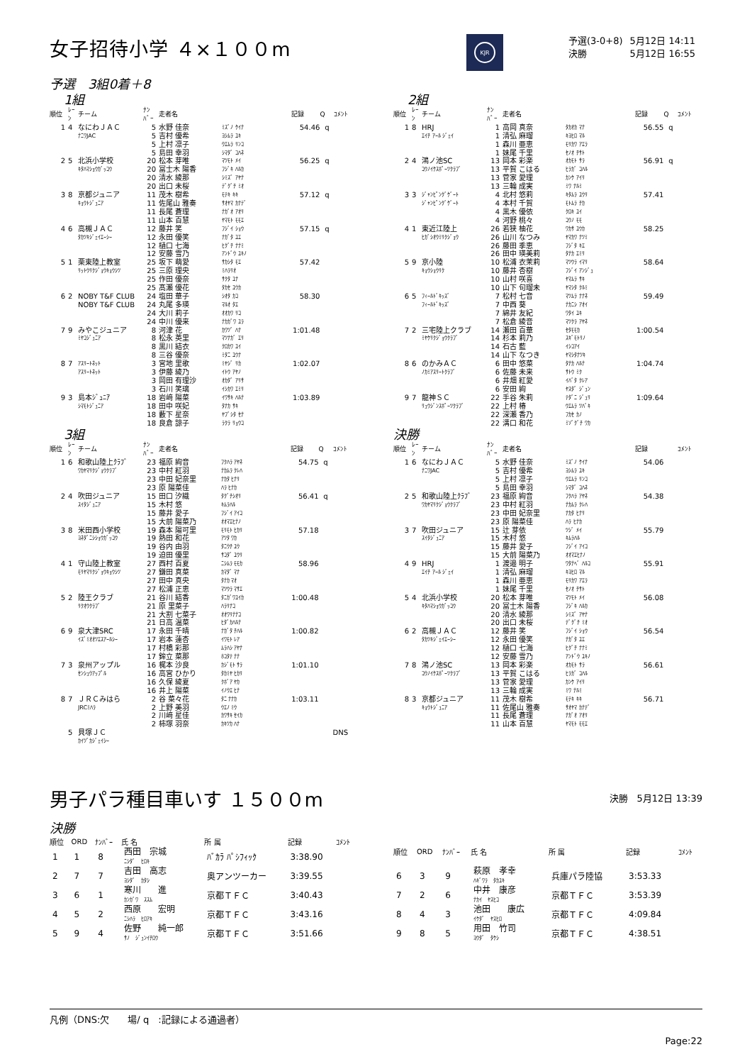女子招待小学 ４×１００m
KJR
| 予選(3-0+8) | 5月12日 14:11 |
| 決勝 | 5月12日 16:55 |
予選　3組0着＋8
1組
| 順位 | ﾚｰﾝ | チーム | ﾅﾝﾊﾞｰ | 走者名 | | 記録 | Q | ｺﾒﾝﾄ |
| --- | --- | --- | --- | --- | --- | --- | --- | --- |
| 1 | 4 | なにわＪＡＣ | 5 | 水野 佳奈 | ﾐｽﾞﾉ ｹｲﾅ | 54.46 | q | |
| | | ﾅﾆﾜJAC | 5 | 吉村 優希 | ﾖｼﾑﾗ ﾕｷ | | | |
| | | | 5 | 上村 凛子 | ｳｴﾑﾗ ﾘﾝｺ | | | |
| | | | 5 | 島田 幸羽 | ｼﾏﾀﾞ ｺﾊﾈ | | | |
| 2 | 5 | 北浜小学校 | 20 | 松本 芽唯 | ﾏﾂﾓﾄ ﾒｲ | 56.25 | q | |
| | | ｷﾀﾊﾏｼｮｳｶﾞｯｺｳ | 20 | 冨士木 陽香 | ﾌｼﾞｷ ﾊﾙｶ | | | |
| | | | 20 | 清水 綾那 | ｼﾐｽﾞ ｱﾔﾅ | | | |
| | | | 20 | 出口 未桜 | ﾃﾞｸﾞﾁ ﾐｵ | | | |
| 3 | 8 | 京都ジュニア | 11 | 茂木 樹希 | ﾓﾃｷ ｷｷ | 57.12 | q | |
| | | ｷｮｳﾄｼﾞｭﾆｱ | 11 | 佐尾山 雅奏 | ｻｵﾔﾏ ｶﾅﾃﾞ | | | |
| | | | 11 | 長尾 蒼理 | ﾅｶﾞｵ ｱｵﾘ | | | |
| | | | 11 | 山本 百慧 | ﾔﾏﾓﾄ ﾓﾓｴ | | | |
| 4 | 6 | 高槻ＪＡＣ | 12 | 藤井 笑 | ﾌｼﾞｲ ｼｮｳ | 57.15 | q | |
| | | ﾀｶﾂｷｼﾞｪｲｴｰｼｰ | 12 | 永田 優笑 | ﾅｶﾞﾀ ﾕｴ | | | |
| | | | 12 | 樋口 七海 | ﾋｸﾞﾁ ﾅﾅﾐ | | | |
| | | | 12 | 安藤 雪乃 | ｱﾝﾄﾞｳ ﾕｷﾉ | | | |
| 5 | 1 | 栗東陸上教室 | 25 | 坂下 萌愛 | ｻｶｼﾀ ﾓｴ | 57.42 | | |
| | | ﾘｯﾄｳﾘｸｼﾞｮｳｷｮｳｼﾂ | 25 | 三原 理央 | ﾐﾊﾗﾘｵ | | | |
| | | | 25 | 作田 優奈 | ｻｸﾀ ﾕﾅ | | | |
| | | | 25 | 髙瀬 優花 | ﾀｶｾ ﾕｳｶ | | | |
| 6 | 2 | NOBY T&F CLUB | 24 | 塩田 華子 | ｼｵﾀ ｶｺ | 58.30 | | |
| | | NOBY T&F CLUB | 24 | 丸尾 多瑛 | ﾏﾙｵ ﾀｴ | | | |
| | | | 24 | 大川 莉子 | ｵｵｶﾜ ﾘｺ | | | |
| | | | 24 | 中川 優来 | ﾅｶｶﾞﾜ ﾕﾗ | | | |
| 7 | 9 | みやこジュニア | 8 | 河津 花 | ｶﾜﾂﾞ ﾊﾅ | 1:01.48 | | |
| | | ﾐﾔｺｼﾞｭﾆｱ | 8 | 松永 英里 | ﾏﾂﾅｶﾞ ｴﾘ | | | |
| | | | 8 | 黒川 結衣 | ｸﾛｶﾜ ﾕｲ | | | |
| | | | 8 | 三谷 優奈 | ﾐﾀﾆ ﾕｳﾅ | | | |
| 8 | 7 | ｱｽﾘｰﾄﾈｯﾄ | 3 | 宮地 里歌 | ﾐﾔｼﾞ ﾘｶ | 1:02.07 | | |
| | | ｱｽﾘｰﾄﾈｯﾄ | 3 | 伊藤 綾乃 | ｲﾄｳ ｱﾔﾉ | | | |
| | | | 3 | 岡田 有理沙 | ｵｶﾀﾞ ｱﾘｻ | | | |
| | | | 3 | 石川 笑璃 | ｲｼｶﾜ ｴﾐﾘ | | | |
| 9 | 3 | 島本ｼﾞｭﾆｱ | 18 | 岩﨑 陽菜 | ｲﾜｻｷ ﾊﾙﾅ | 1:03.89 | | |
| | | ｼﾏﾓﾄｼﾞｭﾆｱ | 18 | 田中 咲妃 | ﾀﾅｶ ｻｷ | | | |
| | | | 18 | 藪下 星奈 | ﾔﾌﾞｼﾀ ｾﾅ | | | |
| | | | 18 | 良倉 諒子 | ﾗｸﾗ ﾘｮｳｺ | | | |
3組
| 順位 | ﾚｰﾝ | チーム | ﾅﾝﾊﾞｰ | 走者名 | | 記録 | Q | ｺﾒﾝﾄ |
| --- | --- | --- | --- | --- | --- | --- | --- | --- |
| 1 | 6 | 和歌山陸上ｸﾗﾌﾞ | 23 | 福原 絢音 | ﾌｸﾊﾗ ｱﾔﾈ | 54.75 | q | |
| | | ﾜｶﾔﾏﾘｸｼﾞｮｳｸﾗﾌﾞ | 23 | 中村 紅羽 | ﾅｶﾑﾗ ｸﾚﾊ | | | |
| | | | 23 | 中田 妃奈里 | ﾅｶﾀ ﾋﾅﾘ | | | |
| | | | 23 | 原 陽菜佳 | ﾊﾗ ﾋﾅｶ | | | |
| 2 | 4 | 吹田ジュニア | 15 | 田口 汐織 | ﾀｸﾞﾁｼｵﾘ | 56.41 | q | |
| | | ｽｲﾀｼﾞｭﾆｱ | 15 | 木村 悠 | ｷﾑﾗﾊﾙ | | | |
| | | | 15 | 藤井 愛子 | ﾌｼﾞｲ ｱｲｺ | | | |
| | | | 15 | 大前 陽菜乃 | ｵｵﾏｴﾋﾅﾉ | | | |
| 3 | 8 | 米田西小学校 | 19 | 森本 陽可里 | ﾓﾘﾓﾄ ﾋｶﾘ | 57.18 | | |
| | | ﾖﾈﾀﾞﾆｼｼｮｳｶﾞｯｺｳ | 19 | 熱田 和花 | ｱﾂﾀ ﾜｶ | | | |
| | | | 19 | 谷内 由羽 | ﾀﾆｳﾁ ﾕｳ | | | |
| | | | 19 | 迫田 優里 | ｻｺﾀﾞ ﾕｳﾘ | | | |
| 4 | 1 | 守山陸上教室 | 27 | 西村 百夏 | ﾆｼﾑﾗ ﾓﾓｶ | 58.96 | | |
| | | ﾓﾘﾔﾏﾘｸｼﾞｮｳｷｮｳｼﾂ | 27 | 鎌田 真菜 | ｶﾏﾀﾞ ﾏﾅ | | | |
| | | | 27 | 田中 真央 | ﾀﾅｶ ﾏｵ | | | |
| | | | 27 | 松浦 正恵 | ﾏﾂｳﾗ ﾏｻｴ | | | |
| 5 | 2 | 陸王クラブ | 21 | 谷川 結香 | ﾀﾆｶﾞﾜﾕｲｶ | 1:00.48 | | |
| | | ﾘｸｵｳｸﾗﾌﾞ | 21 | 原 里菜子 | ﾊﾗﾘﾅｺ | | | |
| | | | 21 | 大割 七菜子 | ｵｵﾜﾘﾅﾅｺ | | | |
| | | | 21 | 日高 温菜 | ﾋﾀﾞｶﾊﾙﾅ | | | |
| 6 | 9 | 泉大津SRC | 17 | 永田 千晴 | ﾅｶﾞﾀ ﾁﾊﾙ | 1:00.82 | | |
| | | ｲｽﾞﾐｵｵﾂｴｽｱｰﾙｼｰ | 17 | 岩本 蓮杏 | ｲﾜﾓﾄ ﾚｱ | | | |
| | | | 17 | 村橋 彩那 | ﾑﾗﾊｼ ｱﾔﾅ | | | |
| | | | 17 | 鉾立 菜那 | ﾎｺﾀﾃ ﾅﾅ | | | |
| 7 | 3 | 泉州アップル | 16 | 梶本 沙良 | ｶｼﾞﾓﾄ ｻﾗ | 1:01.10 | | |
| | | ｾﾝｼｭｳｱｯﾌﾟﾙ | 16 | 高宮 ひかり | ﾀｶﾐﾔ ﾋｶﾘ | | | |
| | | | 16 | 久保 綾夏 | ｸﾎﾞｱ ﾔｶ | | | |
| | | | 16 | 井上 陽菜 | ｲﾉｳｴ ﾋﾅ | | | |
| 8 | 7 | ＪＲＣみはら | 2 | 谷 菜々花 | ﾀﾆ ﾅﾅｶ | 1:03.11 | | |
| | | JRCﾐﾊﾗ | 2 | 上野 美羽 | ｳｴﾉ ﾐｳ | | | |
| | | | 2 | 川﨑 星佳 | ｶﾜｻｷ ｾｲｶ | | | |
| | | | 2 | 柿塚 羽奈 | ｶｷﾂｶ ﾊﾅ | | | |
| | 5 | 貝塚ＪＣ | | | | | | DNS |
| | | ｶｲﾂﾞｶｼﾞｪｲｼｰ | | | | | | |
2組
| 順位 | ﾚｰﾝ | チーム | ﾅﾝﾊﾞｰ | 走者名 | | 記録 | Q | ｺﾒﾝﾄ |
| --- | --- | --- | --- | --- | --- | --- | --- | --- |
| 1 | 8 | HRJ | 1 | 高岡 真奈 | ﾀｶｵｶ ﾏﾅ | 56.55 | q | |
| | | ｴｲﾁ ｱｰﾙ ｼﾞｪｲ | 1 | 清弘 麻瑠 | ｷﾖﾋﾛ ﾏﾙ | | | |
| | | | 1 | 森川 亜恵 | ﾓﾘｶﾜ ｱｴﾗ | | | |
| | | | 1 | 妹尾 千里 | ｾﾉｵ ﾁｻﾄ | | | |
| 2 | 4 | 鴻ノ池SC | 13 | 岡本 彩楽 | ｵｶﾓﾄ ｻﾗ | 56.91 | q | |
| | | ｺｳﾉｲｹｽﾎﾟｰﾂｸﾗﾌﾞ | 13 | 平賀 こはる | ﾋﾗｶﾞ ｺﾊﾙ | | | |
| | | | 13 | 菅家 愛理 | ｶﾝｹ ｱｲﾘ | | | |
| | | | 13 | 三輪 成実 | ﾐﾜ ﾅﾙﾐ | | | |
| 3 | 3 | ｼﾞｬﾝﾋﾟﾝｸﾞｹﾞｰﾄ | 4 | 北村 悠莉 | ｷﾀﾑﾗ ﾕｳﾘ | 57.41 | | |
| | | ｼﾞｬﾝﾋﾟﾝｸﾞｹﾞｰﾄ | 4 | 本村 千賀 | ﾓﾄﾑﾗ ﾁｶ | | | |
| | | | 4 | 黒木 優依 | ｸﾛｷ ﾕｲ | | | |
| | | | 4 | 河野 桃々 | ｺｳﾉ ﾓﾓ | | | |
| 4 | 1 | 東近江陸上 | 26 | 若狭 柚花 | ﾜｶｻ ﾕｳｶ | 58.25 | | |
| | | ﾋｶﾞｼｵｳﾐﾘｸｼﾞｮｳ | 26 | 山川 なつみ | ﾔﾏｶﾜ ﾅﾂﾐ | | | |
| | | | 26 | 藤田 季恵 | ﾌｼﾞﾀ ｷｴ | | | |
| | | | 26 | 田中 瑛美莉 | ﾀﾅｶ ｴﾐﾘ | | | |
| 5 | 9 | 京小陸 | 10 | 松浦 衣茉莉 | ﾏﾂｳﾗ ｲﾏﾘ | 58.64 | | |
| | | ｷｮｳｼｮｳﾘｸ | 10 | 藤井 杏樹 | ﾌｼﾞｲ ｱﾝｼﾞｭ | | | |
| | | | 10 | 山村 咲喜 | ﾔﾏﾑﾗ ｻｷ | | | |
| | | | 10 | 山下 句瑠未 | ﾔﾏｼﾀ ｸﾙﾐ | | | |
| 6 | 5 | ﾌｨｰﾙﾄﾞｷｯｽﾞ | 7 | 松村 七音 | ﾏﾂﾑﾗ ﾅﾅﾈ | 59.49 | | |
| | | ﾌｨｰﾙﾄﾞｷｯｽﾞ | 7 | 中西 葵 | ﾅｶﾆｼ ｱｵｲ | | | |
| | | | 7 | 綿井 友紀 | ﾜﾀｲ ﾕｷ | | | |
| | | | 7 | 松倉 綾音 | ﾏﾂｸﾗ ｱﾔﾈ | | | |
| 7 | 2 | 三宅陸上クラブ | 14 | 瀬田 百華 | ｾﾀﾓﾓｶ | 1:00.54 | | |
| | | ﾐﾔｹﾘｸｼﾞｮｳｸﾗﾌﾞ | 14 | 杉本 莉乃 | ｽｷﾞﾓﾄﾘﾉ | | | |
| | | | 14 | 石古 藍 | ｲｼｺｱｲ | | | |
| | | | 14 | 山下 なつき | ﾔﾏｼﾀﾅﾂｷ | | | |
| 8 | 6 | のかみＡＣ | 6 | 田中 悠菜 | ﾀﾅｶ ﾊﾙﾅ | 1:04.74 | | |
| | | ﾉｶﾐｱｽﾘｰﾄｸﾗﾌﾞ | 6 | 佐藤 未来 | ｻﾄｳ ﾐｸ | | | |
| | | | 6 | 井畑 紅愛 | ｲﾊﾞﾀ ｸﾚｱ | | | |
| | | | 6 | 安田 絢 | ﾔｽﾀﾞ ｼﾞｭﾝ | | | |
| 9 | 7 | 龍神ＳＣ | 22 | 手谷 朱莉 | ﾃﾀﾞﾆ ｼﾞｭﾘ | 1:09.64 | | |
| | | ﾘｭｳｼﾞﾝｽﾎﾟｰﾂｸﾗﾌﾞ | 22 | 上村 椿 | ｳｴﾑﾗ ﾂﾊﾞｷ | | | |
| | | | 22 | 深瀬 香乃 | ﾌｶｾ ｶﾉ | | | |
| | | | 22 | 溝口 和花 | ﾐｿﾞｸﾞﾁ ﾜｶ | | | |
決勝
| 順位 | ﾚｰﾝ | チーム | ﾅﾝﾊﾞｰ | 走者名 | | 記録 | | ｺﾒﾝﾄ |
| --- | --- | --- | --- | --- | --- | --- | --- | --- |
| 1 | 6 | なにわＪＡＣ | 5 | 水野 佳奈 | ﾐｽﾞﾉ ｹｲﾅ | 54.06 | | |
| | | ﾅﾆﾜJAC | 5 | 吉村 優希 | ﾖｼﾑﾗ ﾕｷ | | | |
| | | | 5 | 上村 凛子 | ｳｴﾑﾗ ﾘﾝｺ | | | |
| | | | 5 | 島田 幸羽 | ｼﾏﾀﾞ ｺﾊﾈ | | | |
| 2 | 5 | 和歌山陸上ｸﾗﾌﾞ | 23 | 福原 絢音 | ﾌｸﾊﾗ ｱﾔﾈ | 54.38 | | |
| | | ﾜｶﾔﾏﾘｸｼﾞｮｳｸﾗﾌﾞ | 23 | 中村 紅羽 | ﾅｶﾑﾗ ｸﾚﾊ | | | |
| | | | 23 | 中田 妃奈里 | ﾅｶﾀ ﾋﾅﾘ | | | |
| | | | 23 | 原 陽菜佳 | ﾊﾗ ﾋﾅｶ | | | |
| 3 | 7 | 吹田ジュニア | 15 | 辻 芽依 | ﾂｼﾞ ﾒｲ | 55.79 | | |
| | | ｽｲﾀｼﾞｭﾆｱ | 15 | 木村 悠 | ｷﾑﾗﾊﾙ | | | |
| | | | 15 | 藤井 愛子 | ﾌｼﾞｲ ｱｲｺ | | | |
| | | | 15 | 大前 陽菜乃 | ｵｵﾏｴﾋﾅﾉ | | | |
| 4 | 9 | HRJ | 1 | 渡邉 明子 | ﾜﾀﾅﾍﾞ ﾊﾙｺ | 55.91 | | |
| | | ｴｲﾁ ｱｰﾙ ｼﾞｪｲ | 1 | 清弘 麻瑠 | ｷﾖﾋﾛ ﾏﾙ | | | |
| | | | 1 | 森川 亜恵 | ﾓﾘｶﾜ ｱｴﾗ | | | |
| | | | 1 | 妹尾 千里 | ｾﾉｵ ﾁｻﾄ | | | |
| 5 | 4 | 北浜小学校 | 20 | 松本 芽唯 | ﾏﾂﾓﾄ ﾒｲ | 56.08 | | |
| | | ｷﾀﾊﾏｼｮｳｶﾞｯｺｳ | 20 | 冨士木 陽香 | ﾌｼﾞｷ ﾊﾙｶ | | | |
| | | | 20 | 清水 綾那 | ｼﾐｽﾞ ｱﾔﾅ | | | |
| | | | 20 | 出口 未桜 | ﾃﾞｸﾞﾁ ﾐｵ | | | |
| 6 | 2 | 高槻ＪＡＣ | 12 | 藤井 笑 | ﾌｼﾞｲ ｼｮｳ | 56.54 | | |
| | | ﾀｶﾂｷｼﾞｪｲｴｰｼｰ | 12 | 永田 優笑 | ﾅｶﾞﾀ ﾕｴ | | | |
| | | | 12 | 樋口 七海 | ﾋｸﾞﾁ ﾅﾅﾐ | | | |
| | | | 12 | 安藤 雪乃 | ｱﾝﾄﾞｳ ﾕｷﾉ | | | |
| 7 | 8 | 鴻ノ池SC | 13 | 岡本 彩楽 | ｵｶﾓﾄ ｻﾗ | 56.61 | | |
| | | ｺｳﾉｲｹｽﾎﾟｰﾂｸﾗﾌﾞ | 13 | 平賀 こはる | ﾋﾗｶﾞ ｺﾊﾙ | | | |
| | | | 13 | 菅家 愛理 | ｶﾝｹ ｱｲﾘ | | | |
| | | | 13 | 三輪 成実 | ﾐﾜ ﾅﾙﾐ | | | |
| 8 | 3 | 京都ジュニア | 11 | 茂木 樹希 | ﾓﾃｷ ｷｷ | 56.71 | | |
| | | ｷｮｳﾄｼﾞｭﾆｱ | 11 | 佐尾山 雅奏 | ｻｵﾔﾏ ｶﾅﾃﾞ | | | |
| | | | 11 | 長尾 蒼理 | ﾅｶﾞｵ ｱｵﾘ | | | |
| | | | 11 | 山本 百慧 | ﾔﾏﾓﾄ ﾓﾓｴ | | | |
男子パラ種目車いす １５００m
決勝　5月12日 13:39
決勝
| 順位 | ORD | ﾅﾝﾊﾞｰ | 氏 名 | 所 属 | 記録 | ｺﾒﾝﾄ |
| --- | --- | --- | --- | --- | --- | --- |
| 1 | 1 | 8 | 西田 宗城 ﾆｼﾀﾞ ﾋﾛｷ | ﾊﾞｶﾗ ﾊﾟｼﾌｨｯｸ | 3:38.90 | |
| 2 | 7 | 7 | 吉田 高志 ﾖｼﾀﾞ ｶﾀｼ | 奥アンツーカー | 3:39.55 | |
| 3 | 6 | 1 | 寒川 進 ｶﾝｶﾞﾜ ｽｽﾑ | 京都ＴＦＣ | 3:40.43 | |
| 4 | 5 | 2 | 西原 宏明 ﾆｼﾊﾗ ﾋﾛｱｷ | 京都ＴＦＣ | 3:43.16 | |
| 5 | 9 | 4 | 佐野 純一郎 ｻﾉ ｼﾞｭﾝｲﾁﾛｳ | 京都ＴＦＣ | 3:51.66 | |
| 順位 | ORD | ﾅﾝﾊﾞｰ | 氏 名 | 所 属 | 記録 | ｺﾒﾝﾄ |
| --- | --- | --- | --- | --- | --- | --- |
| 6 | 3 | 9 | 萩原 孝幸 ﾊｷﾞﾜﾗ ﾀｶﾕｷ | 兵庫パラ陸協 | 3:53.33 | |
| 7 | 2 | 6 | 中井 康彦 ﾅｶｲ ﾔｽﾋｺ | 京都ＴＦＣ | 3:53.39 | |
| 8 | 4 | 3 | 池田 康広 ｲｹﾀﾞ ﾔｽﾋﾛ | 京都ＴＦＣ | 4:09.84 | |
| 9 | 8 | 5 | 用田 竹司 ﾖｳﾀﾞ ﾀｹｼ | 京都ＴＦＣ | 4:38.51 | |
凡例（DNS:欠　　場/ q　:記録による通過者）
Page:22